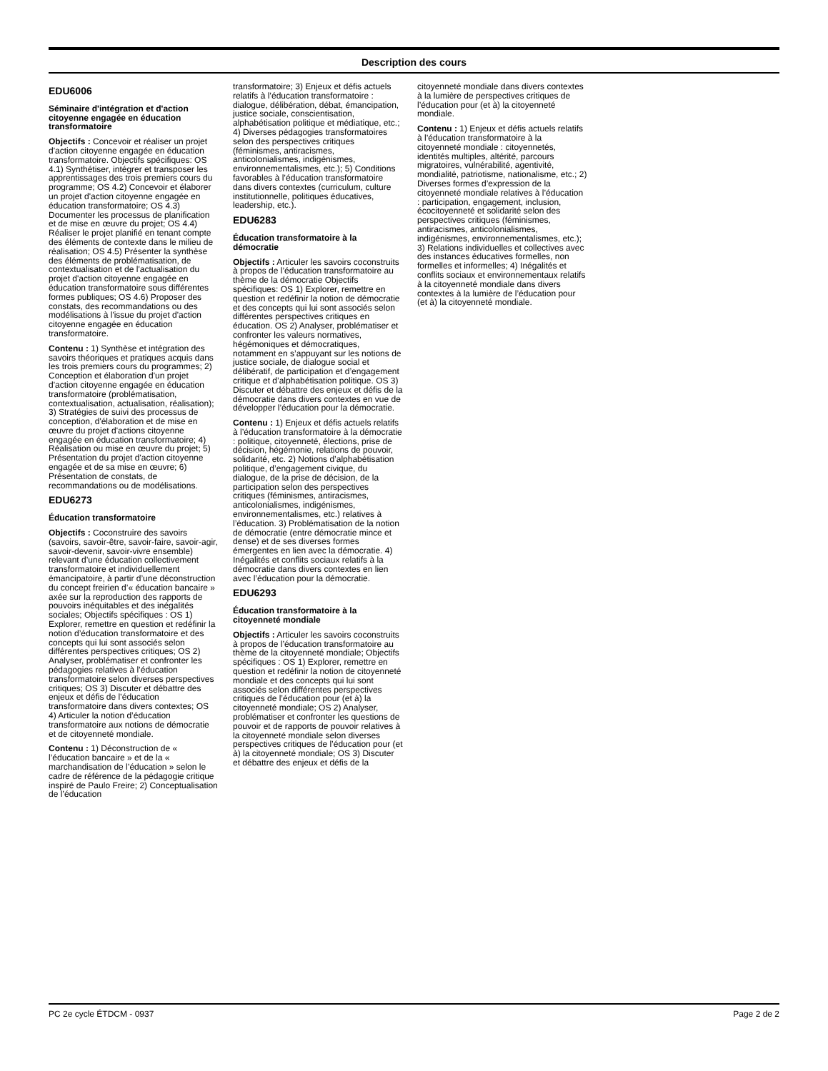Description des cours
EDU6006
Séminaire d'intégration et d'action citoyenne engagée en éducation transformatoire
Objectifs : Concevoir et réaliser un projet d'action citoyenne engagée en éducation transformatoire. Objectifs spécifiques: OS 4.1) Synthétiser, intégrer et transposer les apprentissages des trois premiers cours du programme; OS 4.2) Concevoir et élaborer un projet d'action citoyenne engagée en éducation transformatoire; OS 4.3) Documenter les processus de planification et de mise en œuvre du projet; OS 4.4) Réaliser le projet planifié en tenant compte des éléments de contexte dans le milieu de réalisation; OS 4.5) Présenter la synthèse des éléments de problématisation, de contextualisation et de l'actualisation du projet d'action citoyenne engagée en éducation transformatoire sous différentes formes publiques; OS 4.6) Proposer des constats, des recommandations ou des modélisations à l'issue du projet d'action citoyenne engagée en éducation transformatoire.
Contenu : 1) Synthèse et intégration des savoirs théoriques et pratiques acquis dans les trois premiers cours du programmes; 2) Conception et élaboration d'un projet d'action citoyenne engagée en éducation transformatoire (problématisation, contextualisation, actualisation, réalisation); 3) Stratégies de suivi des processus de conception, d'élaboration et de mise en œuvre du projet d'actions citoyenne engagée en éducation transformatoire; 4) Réalisation ou mise en œuvre du projet; 5) Présentation du projet d'action citoyenne engagée et de sa mise en œuvre; 6) Présentation de constats, de recommandations ou de modélisations.
EDU6273
Éducation transformatoire
Objectifs : Coconstruire des savoirs (savoirs, savoir-être, savoir-faire, savoir-agir, savoir-devenir, savoir-vivre ensemble) relevant d’une éducation collectivement transformatoire et individuellement émancipatoire, à partir d’une déconstruction du concept freirien d’« éducation bancaire » axée sur la reproduction des rapports de pouvoirs inéquitables et des inégalités sociales; Objectifs spécifiques : OS 1) Explorer, remettre en question et redéfinir la notion d’éducation transformatoire et des concepts qui lui sont associés selon différentes perspectives critiques; OS 2) Analyser, problématiser et confronter les pédagogies relatives à l’éducation transformatoire selon diverses perspectives critiques; OS 3) Discuter et débattre des enjeux et défis de l’éducation transformatoire dans divers contextes; OS 4) Articuler la notion d’éducation transformatoire aux notions de démocratie et de citoyenneté mondiale.
Contenu : 1) Déconstruction de « l’éducation bancaire » et de la « marchandisation de l’éducation » selon le cadre de référence de la pédagogie critique inspiré de Paulo Freire; 2) Conceptualisation de l’éducation
transformatoire; 3) Enjeux et défis actuels relatifs à l’éducation transformatoire : dialogue, délibération, débat, émancipation, justice sociale, conscientisation, alphabétisation politique et médiatique, etc.; 4) Diverses pédagogies transformatoires selon des perspectives critiques (féminismes, antiracismes, anticolonialismes, indigénismes, environnementalismes, etc.); 5) Conditions favorables à l’éducation transformatoire dans divers contextes (curriculum, culture institutionnelle, politiques éducatives, leadership, etc.).
EDU6283
Éducation transformatoire à la démocratie
Objectifs : Articuler les savoirs coconstruits à propos de l’éducation transformatoire au thème de la démocratie Objectifs spécifiques: OS 1) Explorer, remettre en question et redéfinir la notion de démocratie et des concepts qui lui sont associés selon différentes perspectives critiques en éducation. OS 2) Analyser, problématiser et confronter les valeurs normatives, hégémoniques et démocratiques, notamment en s’appuyant sur les notions de justice sociale, de dialogue social et délibératif, de participation et d’engagement critique et d’alphabétisation politique. OS 3) Discuter et débattre des enjeux et défis de la démocratie dans divers contextes en vue de développer l’éducation pour la démocratie.
Contenu : 1) Enjeux et défis actuels relatifs à l’éducation transformatoire à la démocratie : politique, citoyenneté, élections, prise de décision, hégémonie, relations de pouvoir, solidarité, etc. 2) Notions d’alphabétisation politique, d’engagement civique, du dialogue, de la prise de décision, de la participation selon des perspectives critiques (féminismes, antiracismes, anticolonialismes, indigénismes, environnementalismes, etc.) relatives à l’éducation. 3) Problématisation de la notion de démocratie (entre démocratie mince et dense) et de ses diverses formes émergentes en lien avec la démocratie. 4) Inégalités et conflits sociaux relatifs à la démocratie dans divers contextes en lien avec l’éducation pour la démocratie.
EDU6293
Éducation transformatoire à la citoyenneté mondiale
Objectifs : Articuler les savoirs coconstruits à propos de l’éducation transformatoire au thème de la citoyenneté mondiale; Objectifs spécifiques : OS 1) Explorer, remettre en question et redéfinir la notion de citoyenneté mondiale et des concepts qui lui sont associés selon différentes perspectives critiques de l’éducation pour (et à) la citoyenneté mondiale; OS 2) Analyser, problématiser et confronter les questions de pouvoir et de rapports de pouvoir relatives à la citoyenneté mondiale selon diverses perspectives critiques de l’éducation pour (et à) la citoyenneté mondiale; OS 3) Discuter et débattre des enjeux et défis de la
citoyenneté mondiale dans divers contextes à la lumière de perspectives critiques de l’éducation pour (et à) la citoyenneté mondiale.
Contenu : 1) Enjeux et défis actuels relatifs à l’éducation transformatoire à la citoyenneté mondiale : citoyennetés, identités multiples, altérité, parcours migratoires, vulnérabilité, agentivité, mondialité, patriotisme, nationalisme, etc.; 2) Diverses formes d’expression de la citoyenneté mondiale relatives à l’éducation : participation, engagement, inclusion, écocitoyenneté et solidarité selon des perspectives critiques (féminismes, antiracismes, anticolonialismes, indigénismes, environnementalismes, etc.); 3) Relations individuelles et collectives avec des instances éducatives formelles, non formelles et informelles; 4) Inégalités et conflits sociaux et environnementaux relatifs à la citoyenneté mondiale dans divers contextes à la lumière de l’éducation pour (et à) la citoyenneté mondiale.
PC 2e cycle ÉTDCM - 0937 Page 2 de 2